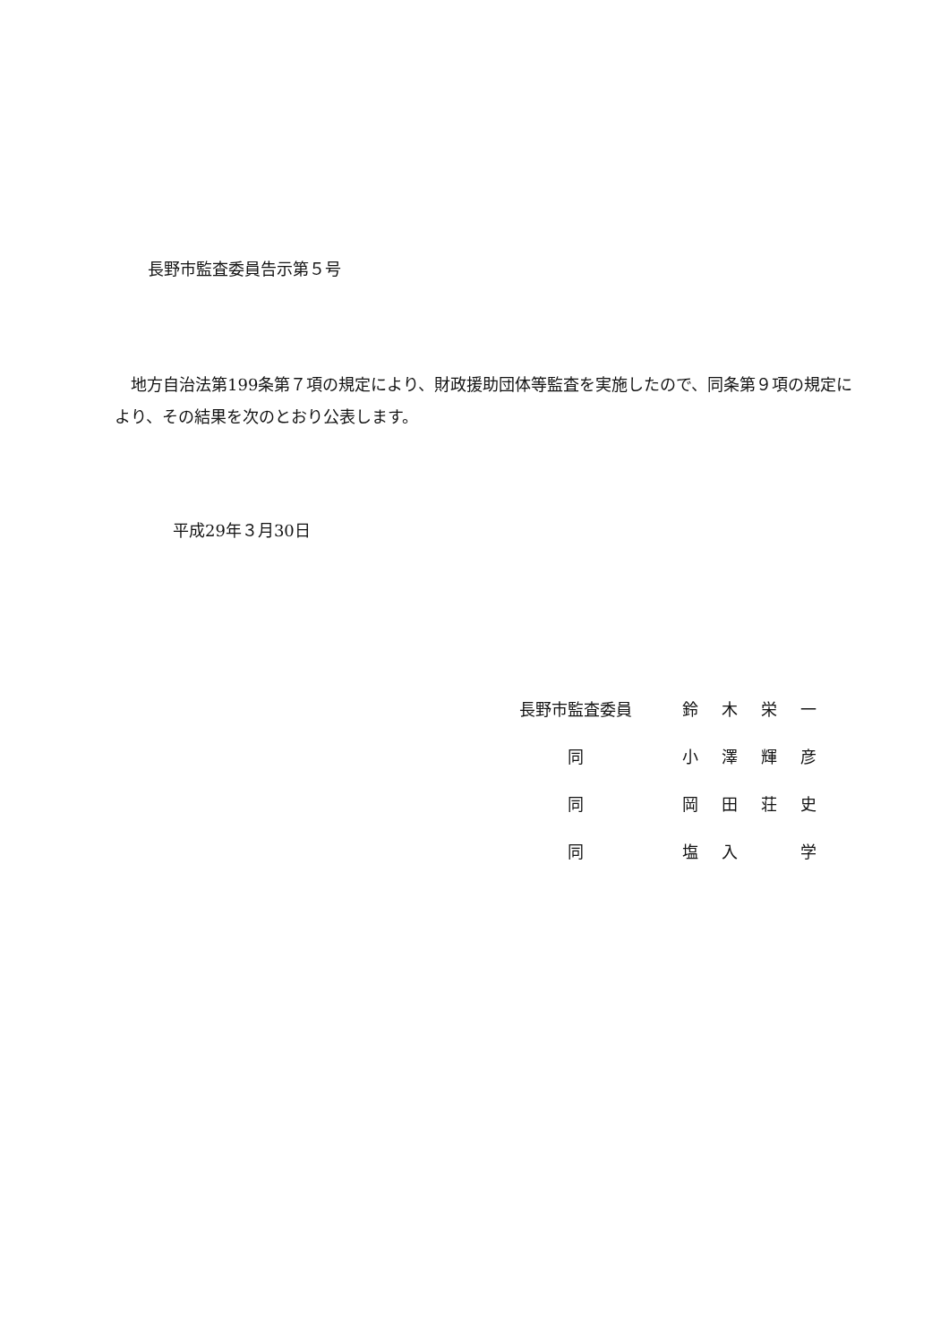長野市監査委員告示第５号
　地方自治法第199条第７項の規定により、財政援助団体等監査を実施したので、同条第９項の規定により、その結果を次のとおり公表します。
平成29年３月30日
| 長野市監査委員 | 鈴 | 木 | 栄 | 一 |
| 同 | 小 | 澤 | 輝 | 彦 |
| 同 | 岡 | 田 | 荘 | 史 |
| 同 | 塩 | 入 | | 学 |